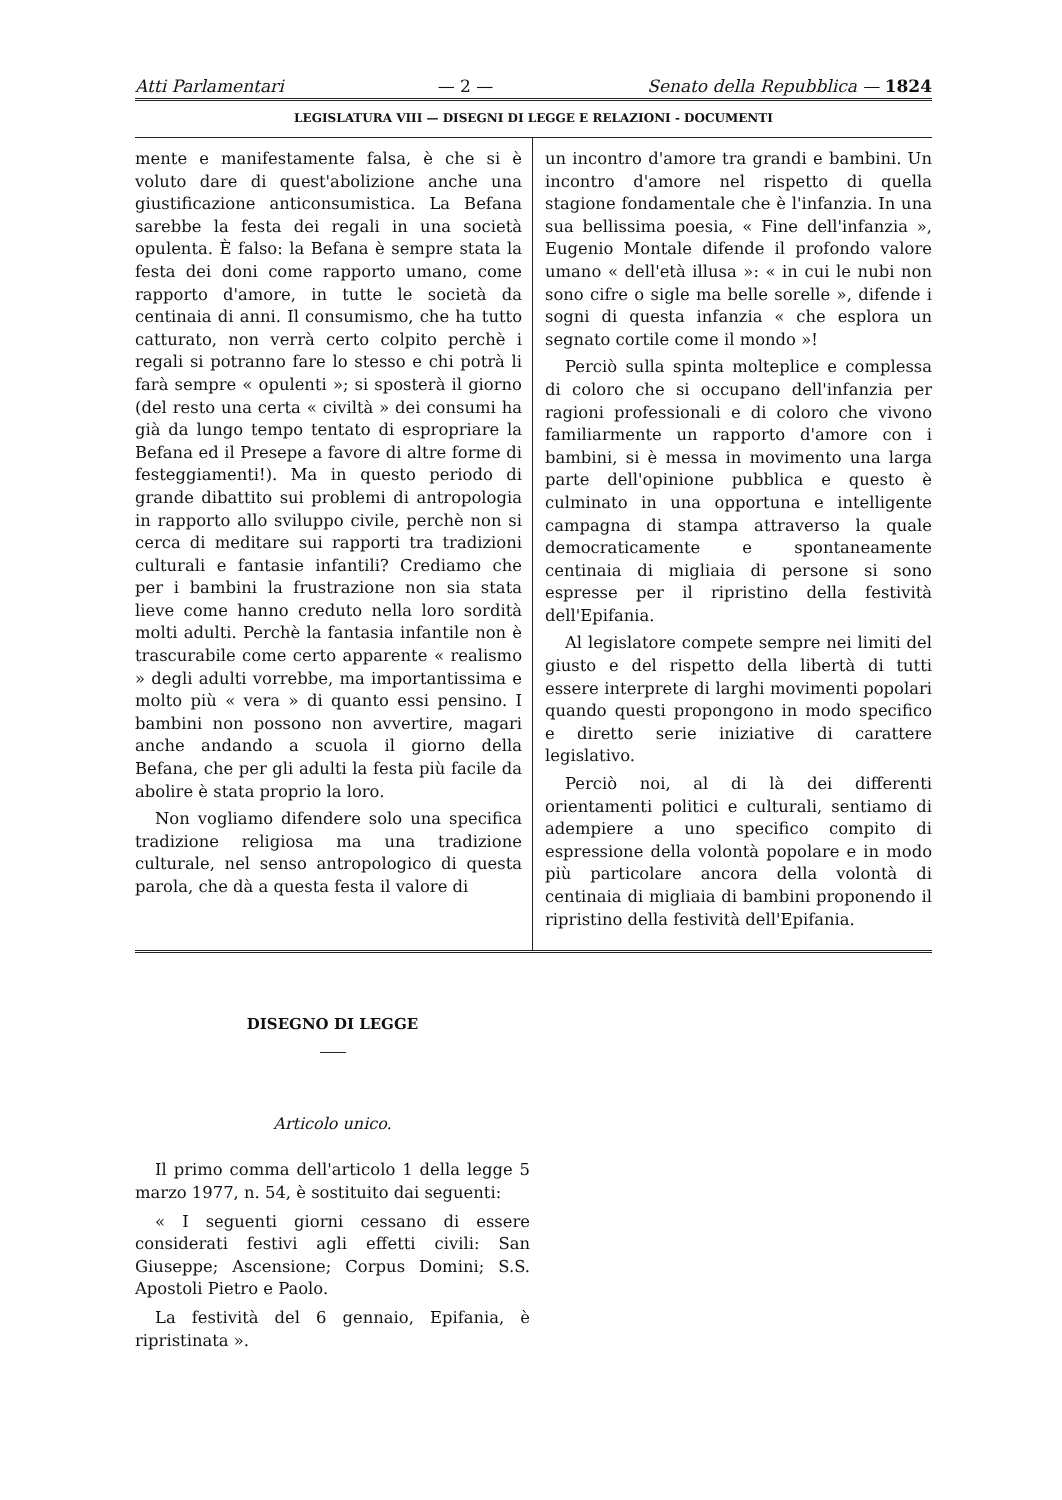Atti Parlamentari — 2 — Senato della Repubblica — 1824
LEGISLATURA VIII — DISEGNI DI LEGGE E RELAZIONI - DOCUMENTI
mente e manifestamente falsa, è che si è voluto dare di quest'abolizione anche una giustificazione anticonsumistica. La Befana sarebbe la festa dei regali in una società opulenta. È falso: la Befana è sempre stata la festa dei doni come rapporto umano, come rapporto d'amore, in tutte le società da centinaia di anni. Il consumismo, che ha tutto catturato, non verrà certo colpito perchè i regali si potranno fare lo stesso e chi potrà li farà sempre « opulenti »; si sposterà il giorno (del resto una certa « civiltà » dei consumi ha già da lungo tempo tentato di espropriare la Befana ed il Presepe a favore di altre forme di festeggiamenti!). Ma in questo periodo di grande dibattito sui problemi di antropologia in rapporto allo sviluppo civile, perchè non si cerca di meditare sui rapporti tra tradizioni culturali e fantasie infantili? Crediamo che per i bambini la frustrazione non sia stata lieve come hanno creduto nella loro sordità molti adulti. Perchè la fantasia infantile non è trascurabile come certo apparente « realismo » degli adulti vorrebbe, ma importantissima e molto più « vera » di quanto essi pensino. I bambini non possono non avvertire, magari anche andando a scuola il giorno della Befana, che per gli adulti la festa più facile da abolire è stata proprio la loro.
Non vogliamo difendere solo una specifica tradizione religiosa ma una tradizione culturale, nel senso antropologico di questa parola, che dà a questa festa il valore di
un incontro d'amore tra grandi e bambini. Un incontro d'amore nel rispetto di quella stagione fondamentale che è l'infanzia. In una sua bellissima poesia, « Fine dell'infanzia », Eugenio Montale difende il profondo valore umano « dell'età illusa »: « in cui le nubi non sono cifre o sigle ma belle sorelle », difende i sogni di questa infanzia « che esplora un segnato cortile come il mondo »!
Perciò sulla spinta molteplice e complessa di coloro che si occupano dell'infanzia per ragioni professionali e di coloro che vivono familiarmente un rapporto d'amore con i bambini, si è messa in movimento una larga parte dell'opinione pubblica e questo è culminato in una opportuna e intelligente campagna di stampa attraverso la quale democraticamente e spontaneamente centinaia di migliaia di persone si sono espresse per il ripristino della festività dell'Epifania.
Al legislatore compete sempre nei limiti del giusto e del rispetto della libertà di tutti essere interprete di larghi movimenti popolari quando questi propongono in modo specifico e diretto serie iniziative di carattere legislativo.
Perciò noi, al di là dei differenti orientamenti politici e culturali, sentiamo di adempiere a uno specifico compito di espressione della volontà popolare e in modo più particolare ancora della volontà di centinaia di migliaia di bambini proponendo il ripristino della festività dell'Epifania.
DISEGNO DI LEGGE
Articolo unico.
Il primo comma dell'articolo 1 della legge 5 marzo 1977, n. 54, è sostituito dai seguenti:
« I seguenti giorni cessano di essere considerati festivi agli effetti civili: San Giuseppe; Ascensione; Corpus Domini; S.S. Apostoli Pietro e Paolo.
La festività del 6 gennaio, Epifania, è ripristinata ».